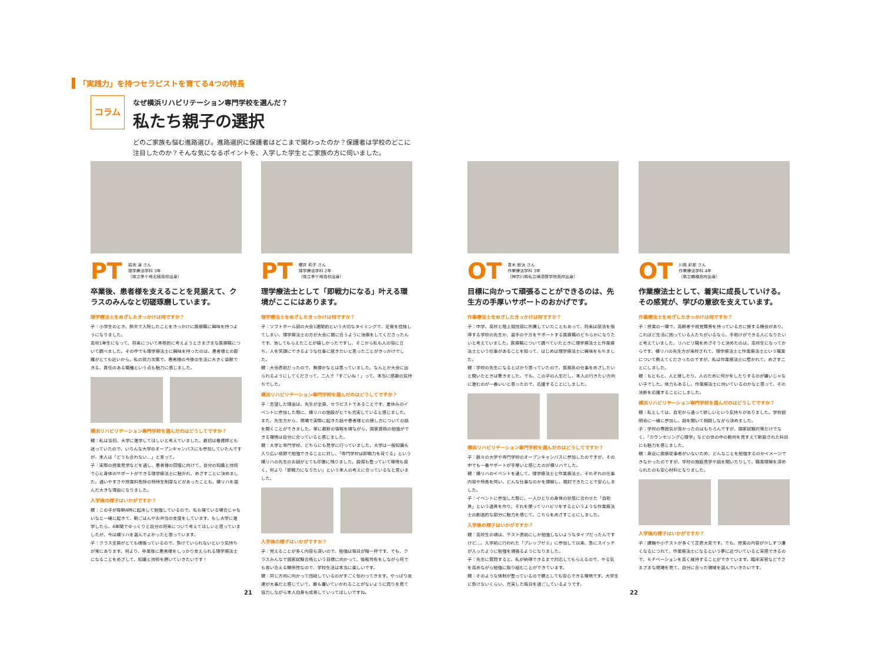「実践力」を持つセラピストを育てる4つの特長
コラム
なぜ横浜リハビリテーション専門学校を選んだ？
私たち親子の選択
どのご家族も悩む進路選び。進路選択に保護者はどこまで関わったのか？保護者は学校のどこに注目したのか？そんな気になるポイントを、入学した学生とご家族の方に伺いました。
PT 岩渕 凜 さん
理学療法学科 3年
（県立茅ケ崎北陵高校出身）
卒業後、患者様を支えることを見据えて、クラスのみんなと切磋琢磨しています。
理学療法士をめざしたきっかけは何ですか？
子：小学生のとき、肺炎で入院したことをきっかけに医療職に興味を持つようになりました。
高校1年生になって、将来について本格的に考えようとさまざまな医療職について調べました。その中でも理学療法士に興味を持ったのは、患者様との距離がとても近いから。私の努力次第で、患者様の今後の生活に大きく貢献できる、責任のある職種という点も魅力に感じました。
横浜リハビリテーション専門学校を選んだのはどうしてですか？
親：私は当初、大学に進学してほしいと考えていました。最初は看護師とも迷っていたので、いろんな大学のオープンキャンパスにも参加していたんですが、本人は「どうも合わない…」と言って。
子：実際の授業見学などを通し、患者様の回復に向けて、自分の知識と技術で心と身体のサポートができる理学療法士に魅かれ、めざすことに決めました。通いやすさや授業料免除の特待生制度などがあったことも、横リハを選んだ大きな理由になりました。
入学後の様子はいかがですか？
親：この子が毎朝4時に起床して勉強しているので、私も寝ている場合じゃないなと一緒に起きて、朝ごはんやお弁当の支度をしています。もし大学に進学したら、4年間でゆっくりと自分の将来について考えてほしいと思っていましたが、今は横リハを選んでよかったと思っています。
子：クラス全員がとても頑張っているので、負けていられないという気持ちが常にあります。何より、卒業後に患者様をしっかり支えられる理学療法士になることをめざして、知識と技術を磨いていきたいです！
PT 櫻井 莉子 さん
理学療法学科 2年
（県立茅ケ崎高校出身）
理学療法士として「即戦力になる」叶える環境がここにはあります。
理学療法士をめざしたきっかけは何ですか？
子：ソフトボール部の大会1週間前という大切なタイミングで、足首を捻挫してしまい、理学療法士の方が大会に間に合うように治療をしてくださったんです。治してもらえたことが嬉しかったですし、そこから私も人の役に立ち、人を笑顔にできるような仕事に就きたいと思ったことがきっかけでした。
親：大会直前だったので、無理かなとは思っていました。なんとか大会に出られるようにしてくださって、二人で「すごいね！」って、本当に感謝の気持ちでした。
横浜リハビリテーション専門学校を選んだのはどうしてですか？
子：志望した理由は、先生が全員、セラピストであることです。夏休みのイベントに参加した際に、横リハの施設がとても充実していると感じました。また、先生方から、現場で実際に起きた話や患者様との接し方についての話を聞くことができました。常に最新の情報を得ながら、国家資格の勉強ができる環境は自分に合っていると感じました。
親：大学と専門学校、どちらにも見学に行っていました。大学は一般知識も入り広い視野で勉強できることに対し、「専門学校は即戦力を育てる」という横リハの先生のお話がとても印象に残りました。設備も整っていて環境も良く、何より「即戦力になりたい」という本人の考えに合っているなと思いました。
入学後の様子はいかがですか？
子：覚えることが多く内容も深いので、勉強は毎日が精一杯です。でも、クラスみんなで国家試験合格という目標に向かって、情報共有をしながら何でも言い合える関係性なので、学校生活は本当に楽しいです。
親：同じ方向に向かって団結しているのがすごく伝わってきます。やっぱり友達が大事だと感じていて、誰も置いていかれることがないように周りを見て協力しながら本人自身も成長していってほしいですね。
OT 青木 彰汰 さん
作業療法学科 3年
（神奈川県私立横須賀学院高校出身）
目標に向かって頑張ることができるのは、先生方の手厚いサポートのおかげです。
作業療法士をめざしたきっかけは何ですか？
子：中学、高校と陸上競技部に所属していたこともあって、将来は部活を指導する学校の先生か、選手のケガをサポートする医療職のどちらかになりたいと考えていました。医療職について調べていたときに理学療法士と作業療法士という仕事があることを知って、はじめは理学療法士に興味をもちました。
親：学校の先生になるとばかり思っていたので、医療系の仕事をめざしたいと聞いたときは驚きました。でも、この子の人生だし、本人の行きたい方向に進むのが一番いいと思ったので、応援することにしました。
横浜リハビリテーション専門学校を選んだのはどうしてですか？
子：数々の大学や専門学校のオープンキャンパスに参加したのですが、その中でも一番サポートが手厚いと感じたのが横リハでした。
親：横リハのイベントを通して、理学療法士と作業療法士、それぞれの仕事内容や特長を伺い、どんな仕事なのかを理解し、検討できたことで安心しました。
子：イベントに参加した際に、一人ひとりの身体の状態に合わせた「自助具」という道具を作り、それを使ってリハビリをするというような作業療法士の創造的な部分に魅力を感じて、こちらをめざすことにしました。
入学後の様子はいかがですか？
親：高校生の頃は、テスト直前にしか勉強しないようなタイプだったんですけど…。入学前に行われた「プレップゼミ」に参加して以来、急にスイッチが入ったように勉強を頑張るようになりました。
子：先生に質問すると、私が納得できるまで対応してもらえるので、やる気を高めながら勉強に取り組むことができています。
親：そのような体制が整っているので親としても安心できる環境です。大学生に負けないくらい、充実した毎日を過ごしているようです。
OT 川島 彩那 さん
作業療法学科 4年
（県立鶴嶺高校出身）
作業療法士として、着実に成長していける。その感覚が、学びの意欲を支えています。
作業療法士をめざしたきっかけは何ですか？
子：授業の一環で、高齢者や視覚障害を持っている方に接する機会があり、これほど生活に困っている人たちがいるなら、手助けができる人になりたいと考えていました。リハビリ職をめざそうと決めたのは、高校生になってからです。横リハの先生方が来校されて、理学療法士と作業療法士という職業について教えてくださったのですが、私は作業療法士に惹かれて、めざすことにしました。
親：もともと、人と接したり、人のために何かをしたりするのが嫌いじゃない子でした。体力もあるし、作業療法士に向いているのかなと思って、その決断を応援することにしました。
横浜リハビリテーション専門学校を選んだのはどうしてですか？
親：私としては、自宅から通って欲しいという気持ちがありました。学校説明会に一緒に参加し、話を聞いて相談しながら決めました。
子：学校の雰囲気が良かったのはもちろんですが、国家試験対策だけでなく、「カウンセリング心理学」などの世の中の動向を見すえて新設された科目にも魅力を感じました。
親：身近に医療従事者がいないため、どんなことを勉強するのかイメージできなかったのですが、学校の施設見学や話を聞いたりして、職業理解を深められたのも安心材料となりました。
入学後の様子はいかがですか？
子：課題や小テストが多くて正直大変です。でも、授業の内容が少しずつ濃くなるにつれて、作業療法士になるという夢に近づいていると実感できるので、モチベーションを高く維持することができています。臨床実習などでさまざまな現場を見て、自分に合った領域を選んでいきたいです。
21 22